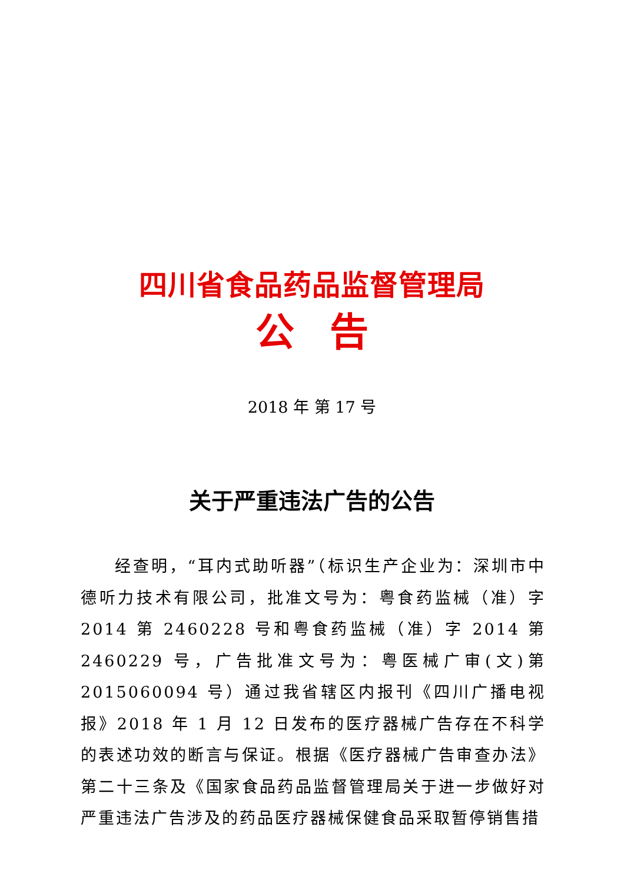四川省食品药品监督管理局
公告
2018 年 第 17 号
关于严重违法广告的公告
经查明，“耳内式助听器”（标识生产企业为：深圳市中德听力技术有限公司，批准文号为：粤食药监械（准）字 2014 第 2460228 号和粤食药监械（准）字 2014 第 2460229 号，广告批准文号为：粤医械广审(文)第 2015060094 号）通过我省辖区内报刊《四川广播电视报》2018 年 1 月 12 日发布的医疗器械广告存在不科学的表述功效的断言与保证。根据《医疗器械广告审查办法》第二十三条及《国家食品药品监督管理局关于进一步做好对严重违法广告涉及的药品医疗器械保健食品采取暂停销售措